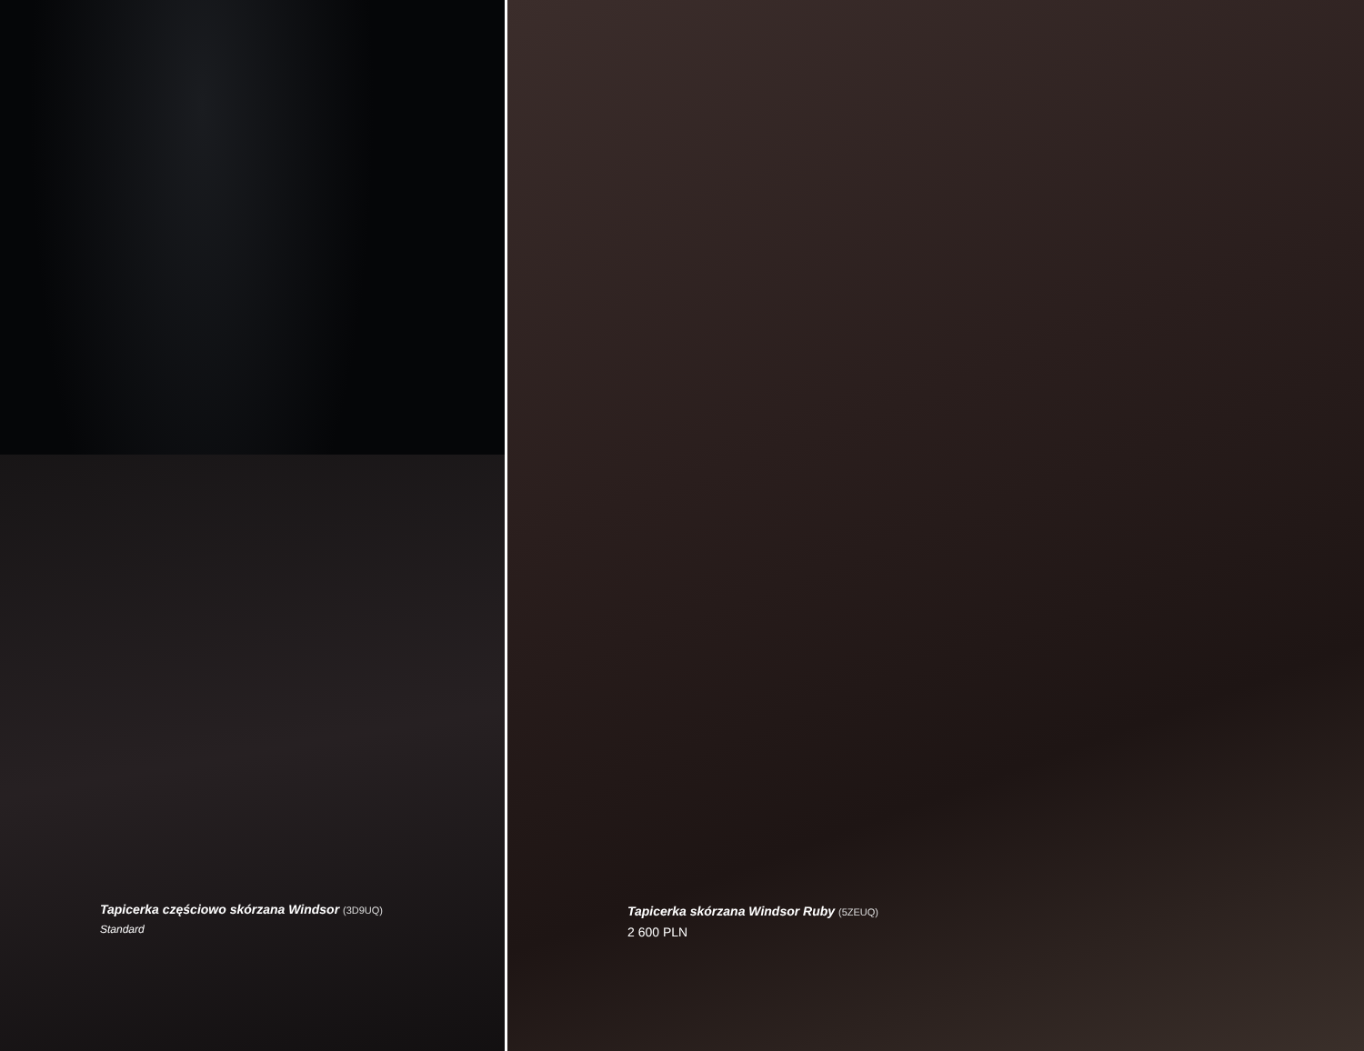Tapicerka częściowo skórzana Windsor (3D9UQ)
Standard
Tapicerka skórzana Windsor Ruby (5ZEUQ)
2 600 PLN